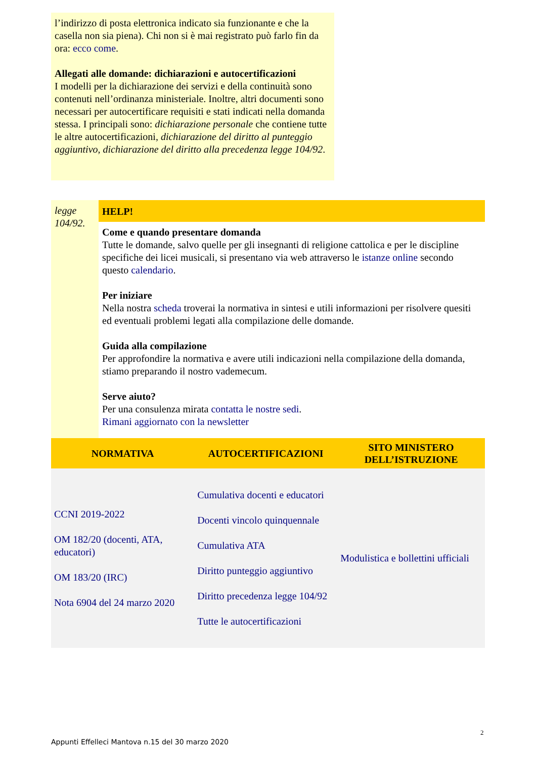l’indirizzo di posta elettronica indicato sia funzionante e che la casella non sia piena). Chi non si è mai registrato può farlo fin da ora: ecco come.
Allegati alle domande: dichiarazioni e autocertificazioni
I modelli per la dichiarazione dei servizi e della continuità sono contenuti nell’ordinanza ministeriale. Inoltre, altri documenti sono necessari per autocertificare requisiti e stati indicati nella domanda stessa. I principali sono: dichiarazione personale che contiene tutte le altre autocertificazioni, dichiarazione del diritto al punteggio aggiuntivo, dichiarazione del diritto alla precedenza legge 104/92.
legge 104/92.
HELP!
Come e quando presentare domanda
Tutte le domande, salvo quelle per gli insegnanti di religione cattolica e per le discipline specifiche dei licei musicali, si presentano via web attraverso le istanze online secondo questo calendario.
Per iniziare
Nella nostra scheda troverai la normativa in sintesi e utili informazioni per risolvere quesiti ed eventuali problemi legati alla compilazione delle domande.
Guida alla compilazione
Per approfondire la normativa e avere utili indicazioni nella compilazione della domanda, stiamo preparando il nostro vademecum.
Serve aiuto?
Per una consulenza mirata contatta le nostre sedi.
Rimani aggiornato con la newsletter
| NORMATIVA | AUTOCERTIFICAZIONI | SITO MINISTERO DELL’ISTRUZIONE |
| --- | --- | --- |
| CCNI 2019-2022 OM 182/20 (docenti, ATA, educatori) OM 183/20 (IRC) Nota 6904 del 24 marzo 2020 | Cumulativa docenti e educatori Docenti vincolo quinquennale Cumulativa ATA Diritto punteggio aggiuntivo Diritto precedenza legge 104/92 Tutte le autocertificazioni | Modulistica e bollettini ufficiali |
2
Appunti Effelleci Mantova n.15 del 30 marzo 2020